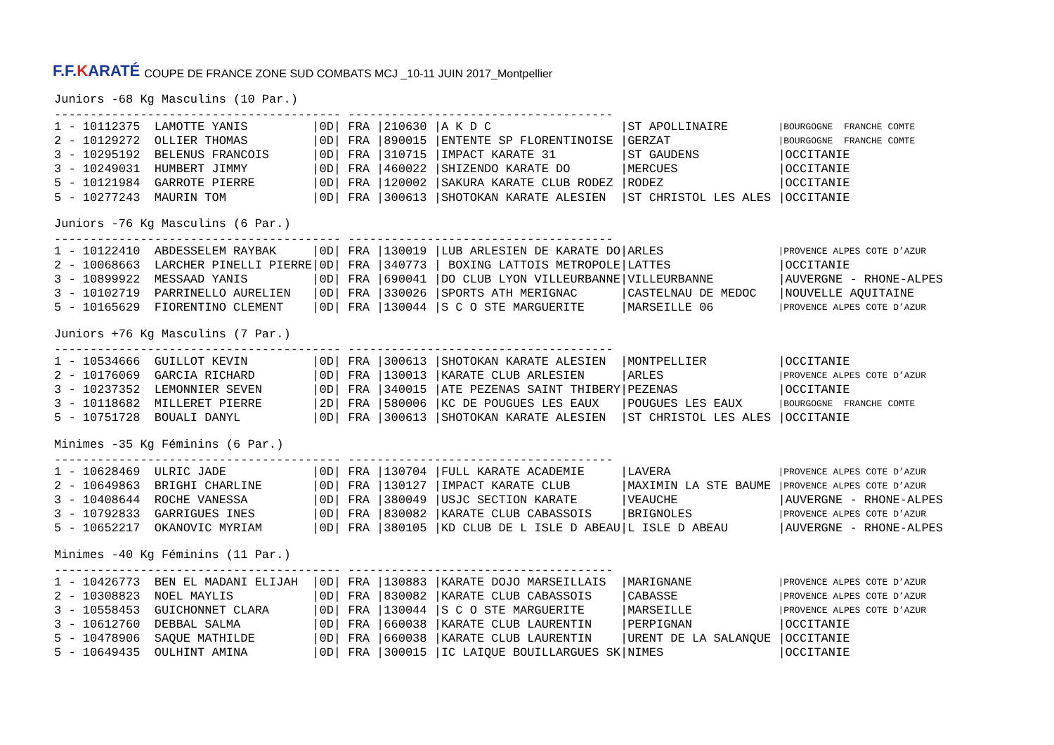F.F.KARATÉ
COUPE DE FRANCE ZONE SUD COMBATS MCJ _10-11 JUIN 2017_Montpellier
Juniors -68 Kg Masculins (10 Par.)
---------------------------------------- -------------------------------------
| 1 - 10112375 LAMOTTE YANIS | /0D/ FRA /210630 /A K D C | /ST APOLLINAIRE | /BOURGOGNE FRANCHE COMTE |
| 2 - 10129272 OLLIER THOMAS | /0D/ FRA /890015 /ENTENTE SP FLORENTINOISE | /GERZAT | /BOURGOGNE FRANCHE COMTE |
| 3 - 10295192 BELENUS FRANCOIS | /0D/ FRA /310715 /IMPACT KARATE 31 | /ST GAUDENS | /OCCITANIE |
| 3 - 10249031 HUMBERT JIMMY | /0D/ FRA /460022 /SHIZENDO KARATE DO | /MERCUES | /OCCITANIE |
| 5 - 10121984 GARROTE PIERRE | /0D/ FRA /120002 /SAKURA KARATE CLUB RODEZ | /RODEZ | /OCCITANIE |
| 5 - 10277243 MAURIN TOM | /0D/ FRA /300613 /SHOTOKAN KARATE ALESIEN | /ST CHRISTOL LES ALES | /OCCITANIE |
Juniors -76 Kg Masculins (6 Par.)
---------------------------------------- -------------------------------------
| 1 - 10122410 ABDESSELEM RAYBAK | /0D/ FRA /130019 /LUB ARLESIEN DE KARATE DO | /ARLES | /PROVENCE ALPES COTE D’AZUR |
| 2 - 10068663 LARCHER PINELLI PIERRE | /0D/ FRA /340773 / BOXING LATTOIS METROPOLE | /LATTES | /OCCITANIE |
| 3 - 10899922 MESSAAD YANIS | /0D/ FRA /690041 /DO CLUB LYON VILLEURBANNE | /VILLEURBANNE | /AUVERGNE - RHONE-ALPES |
| 3 - 10102719 PARRINELLO AURELIEN | /0D/ FRA /330026 /SPORTS ATH MERIGNAC | /CASTELNAU DE MEDOC | /NOUVELLE AQUITAINE |
| 5 - 10165629 FIORENTINO CLEMENT | /0D/ FRA /130044 /S C O STE MARGUERITE | /MARSEILLE 06 | /PROVENCE ALPES COTE D’AZUR |
Juniors +76 Kg Masculins (7 Par.)
---------------------------------------- -------------------------------------
| 1 - 10534666 GUILLOT KEVIN | /0D/ FRA /300613 /SHOTOKAN KARATE ALESIEN | /MONTPELLIER | /OCCITANIE |
| 2 - 10176069 GARCIA RICHARD | /0D/ FRA /130013 /KARATE CLUB ARLESIEN | /ARLES | /PROVENCE ALPES COTE D’AZUR |
| 3 - 10237352 LEMONNIER SEVEN | /0D/ FRA /340015 /ATE PEZENAS SAINT THIBERY | /PEZENAS | /OCCITANIE |
| 3 - 10118682 MILLERET PIERRE | /2D/ FRA /580006 /KC DE POUGUES LES EAUX | /POUGUES LES EAUX | /BOURGOGNE FRANCHE COMTE |
| 5 - 10751728 BOUALI DANYL | /0D/ FRA /300613 /SHOTOKAN KARATE ALESIEN | /ST CHRISTOL LES ALES | /OCCITANIE |
Minimes -35 Kg Féminins (6 Par.)
---------------------------------------- -------------------------------------
| 1 - 10628469 ULRIC JADE | /0D/ FRA /130704 /FULL KARATE ACADEMIE | /LAVERA | /PROVENCE ALPES COTE D’AZUR |
| 2 - 10649863 BRIGHI CHARLINE | /0D/ FRA /130127 /IMPACT KARATE CLUB | /MAXIMIN LA STE BAUME | /PROVENCE ALPES COTE D’AZUR |
| 3 - 10408644 ROCHE VANESSA | /0D/ FRA /380049 /USJC SECTION KARATE | /VEAUCHE | /AUVERGNE - RHONE-ALPES |
| 3 - 10792833 GARRIGUES INES | /0D/ FRA /830082 /KARATE CLUB CABASSOIS | /BRIGNOLES | /PROVENCE ALPES COTE D’AZUR |
| 5 - 10652217 OKANOVIC MYRIAM | /0D/ FRA /380105 /KD CLUB DE L ISLE D ABEAU | /L ISLE D ABEAU | /AUVERGNE - RHONE-ALPES |
Minimes -40 Kg Féminins (11 Par.)
---------------------------------------- -------------------------------------
| 1 - 10426773 BEN EL MADANI ELIJAH | /0D/ FRA /130883 /KARATE DOJO MARSEILLAIS | /MARIGNANE | /PROVENCE ALPES COTE D’AZUR |
| 2 - 10308823 NOEL MAYLIS | /0D/ FRA /830082 /KARATE CLUB CABASSOIS | /CABASSE | /PROVENCE ALPES COTE D’AZUR |
| 3 - 10558453 GUICHONNET CLARA | /0D/ FRA /130044 /S C O STE MARGUERITE | /MARSEILLE | /PROVENCE ALPES COTE D’AZUR |
| 3 - 10612760 DEBBAL SALMA | /0D/ FRA /660038 /KARATE CLUB LAURENTIN | /PERPIGNAN | /OCCITANIE |
| 5 - 10478906 SAQUE MATHILDE | /0D/ FRA /660038 /KARATE CLUB LAURENTIN | /URENT DE LA SALANQUE | /OCCITANIE |
| 5 - 10649435 OULHINT AMINA | /0D/ FRA /300015 /IC LAIQUE BOUILLARGUES SK | /NIMES | /OCCITANIE |